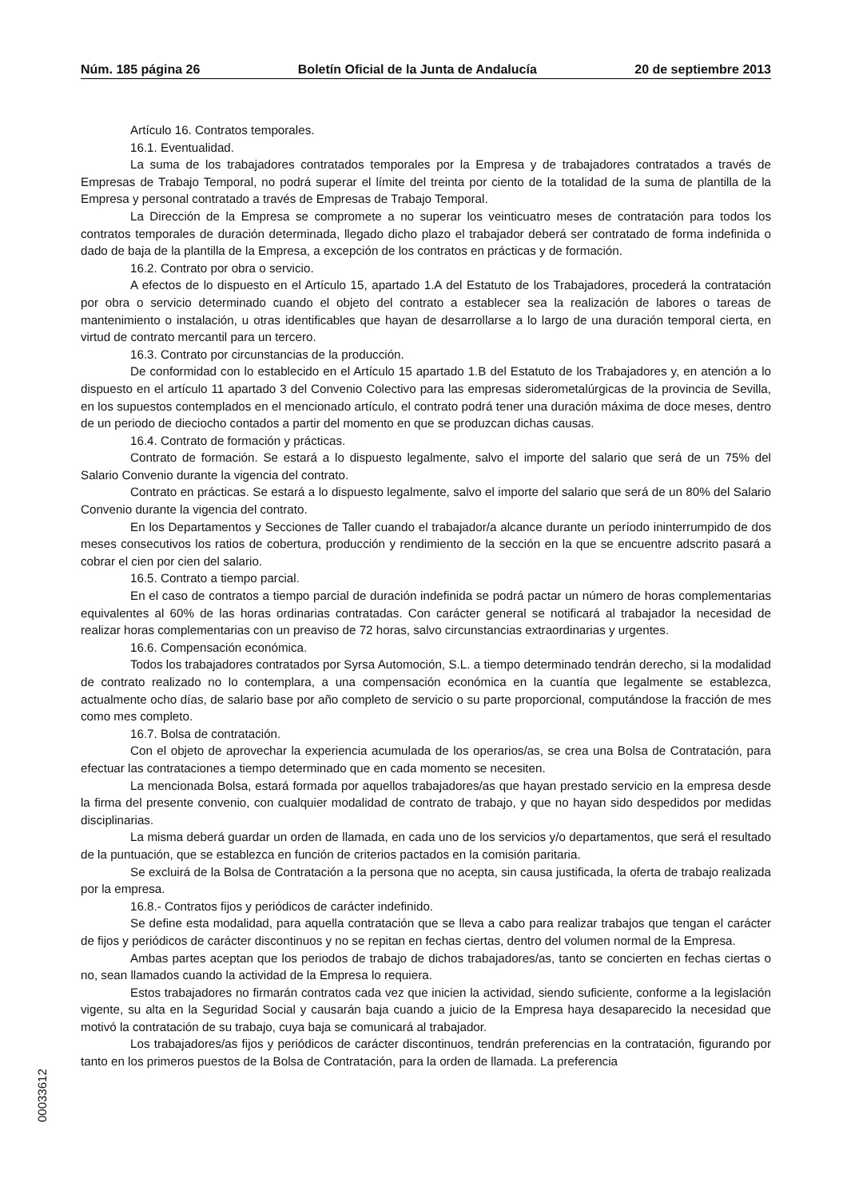Núm. 185 página 26 Boletín Oficial de la Junta de Andalucía 20 de septiembre 2013
Artículo 16. Contratos temporales.
16.1. Eventualidad.
La suma de los trabajadores contratados temporales por la Empresa y de trabajadores contratados a través de Empresas de Trabajo Temporal, no podrá superar el límite del treinta por ciento de la totalidad de la suma de plantilla de la Empresa y personal contratado a través de Empresas de Trabajo Temporal.
La Dirección de la Empresa se compromete a no superar los veinticuatro meses de contratación para todos los contratos temporales de duración determinada, llegado dicho plazo el trabajador deberá ser contratado de forma indefinida o dado de baja de la plantilla de la Empresa, a excepción de los contratos en prácticas y de formación.
16.2. Contrato por obra o servicio.
A efectos de lo dispuesto en el Artículo 15, apartado 1.A del Estatuto de los Trabajadores, procederá la contratación por obra o servicio determinado cuando el objeto del contrato a establecer sea la realización de labores o tareas de mantenimiento o instalación, u otras identificables que hayan de desarrollarse a lo largo de una duración temporal cierta, en virtud de contrato mercantil para un tercero.
16.3. Contrato por circunstancias de la producción.
De conformidad con lo establecido en el Artículo 15 apartado 1.B del Estatuto de los Trabajadores y, en atención a lo dispuesto en el artículo 11 apartado 3 del Convenio Colectivo para las empresas siderometalúrgicas de la provincia de Sevilla, en los supuestos contemplados en el mencionado artículo, el contrato podrá tener una duración máxima de doce meses, dentro de un periodo de dieciocho contados a partir del momento en que se produzcan dichas causas.
16.4. Contrato de formación y prácticas.
Contrato de formación. Se estará a lo dispuesto legalmente, salvo el importe del salario que será de un 75% del Salario Convenio durante la vigencia del contrato.
Contrato en prácticas. Se estará a lo dispuesto legalmente, salvo el importe del salario que será de un 80% del Salario Convenio durante la vigencia del contrato.
En los Departamentos y Secciones de Taller cuando el trabajador/a alcance durante un período ininterrumpido de dos meses consecutivos los ratios de cobertura, producción y rendimiento de la sección en la que se encuentre adscrito pasará a cobrar el cien por cien del salario.
16.5. Contrato a tiempo parcial.
En el caso de contratos a tiempo parcial de duración indefinida se podrá pactar un número de horas complementarias equivalentes al 60% de las horas ordinarias contratadas. Con carácter general se notificará al trabajador la necesidad de realizar horas complementarias con un preaviso de 72 horas, salvo circunstancias extraordinarias y urgentes.
16.6. Compensación económica.
Todos los trabajadores contratados por Syrsa Automoción, S.L. a tiempo determinado tendrán derecho, si la modalidad de contrato realizado no lo contemplara, a una compensación económica en la cuantía que legalmente se establezca, actualmente ocho días, de salario base por año completo de servicio o su parte proporcional, computándose la fracción de mes como mes completo.
16.7. Bolsa de contratación.
Con el objeto de aprovechar la experiencia acumulada de los operarios/as, se crea una Bolsa de Contratación, para efectuar las contrataciones a tiempo determinado que en cada momento se necesiten.
La mencionada Bolsa, estará formada por aquellos trabajadores/as que hayan prestado servicio en la empresa desde la firma del presente convenio, con cualquier modalidad de contrato de trabajo, y que no hayan sido despedidos por medidas disciplinarias.
La misma deberá guardar un orden de llamada, en cada uno de los servicios y/o departamentos, que será el resultado de la puntuación, que se establezca en función de criterios pactados en la comisión paritaria.
Se excluirá de la Bolsa de Contratación a la persona que no acepta, sin causa justificada, la oferta de trabajo realizada por la empresa.
16.8.- Contratos fijos y periódicos de carácter indefinido.
Se define esta modalidad, para aquella contratación que se lleva a cabo para realizar trabajos que tengan el carácter de fijos y periódicos de carácter discontinuos y no se repitan en fechas ciertas, dentro del volumen normal de la Empresa.
Ambas partes aceptan que los periodos de trabajo de dichos trabajadores/as, tanto se concierten en fechas ciertas o no, sean llamados cuando la actividad de la Empresa lo requiera.
Estos trabajadores no firmarán contratos cada vez que inicien la actividad, siendo suficiente, conforme a la legislación vigente, su alta en la Seguridad Social y causarán baja cuando a juicio de la Empresa haya desaparecido la necesidad que motivó la contratación de su trabajo, cuya baja se comunicará al trabajador.
Los trabajadores/as fijos y periódicos de carácter discontinuos, tendrán preferencias en la contratación, figurando por tanto en los primeros puestos de la Bolsa de Contratación, para la orden de llamada. La preferencia
00033612